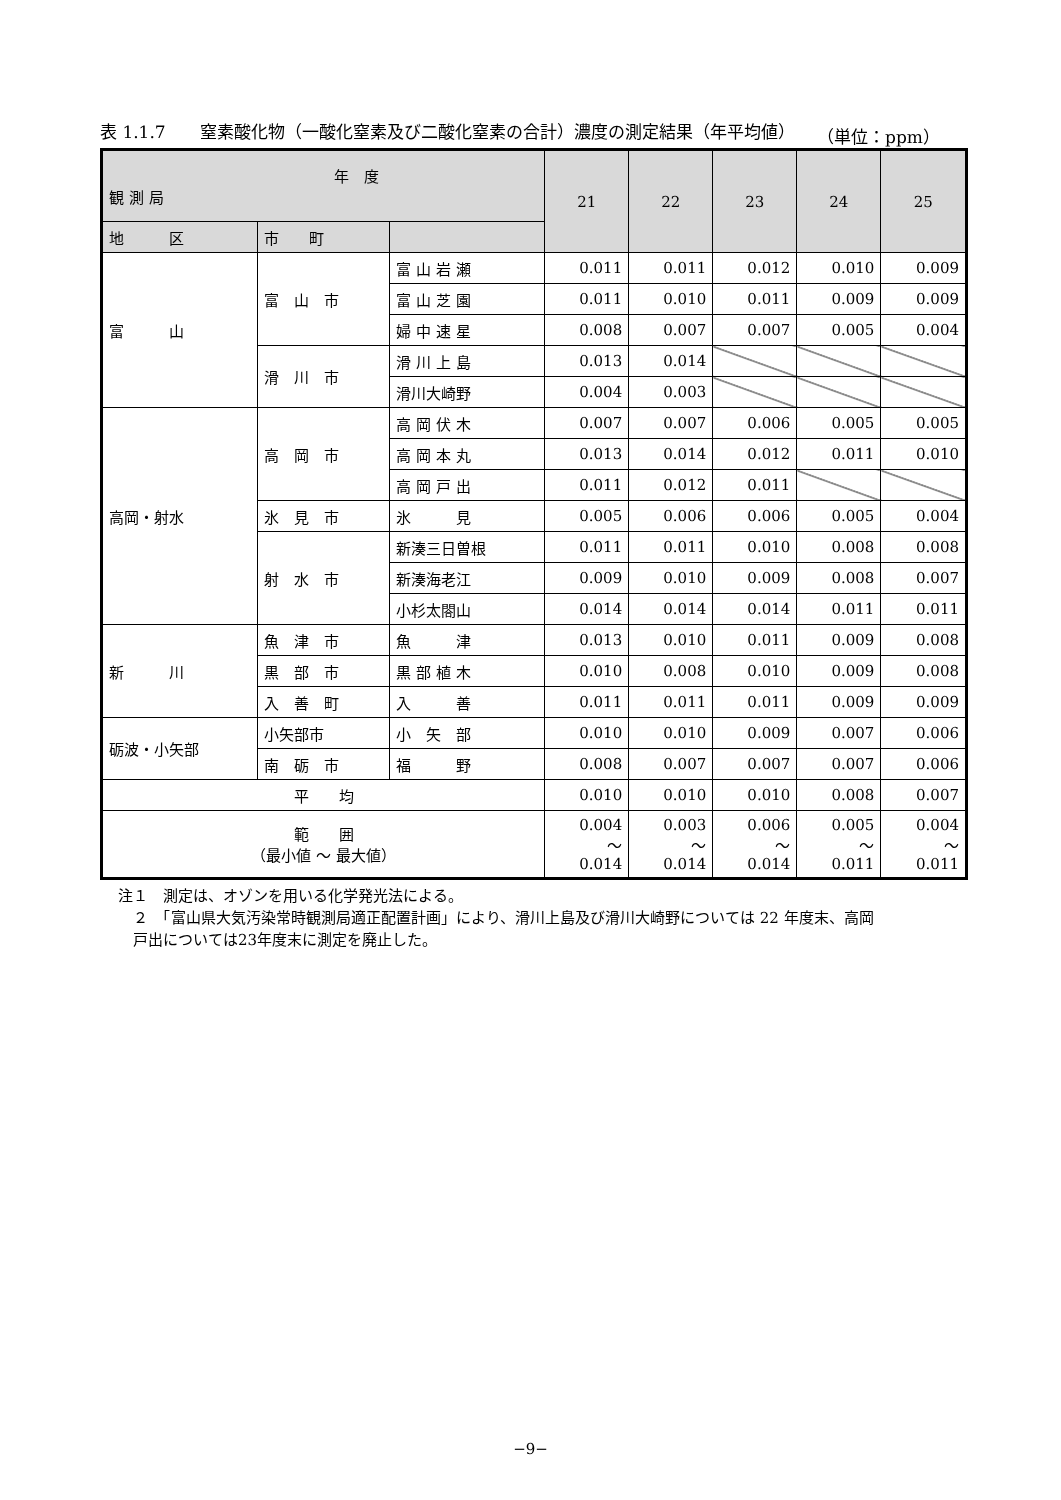表 1.1.7　　窒素酸化物（一酸化窒素及び二酸化窒素の合計）濃度の測定結果（年平均値） （単位：ppm）
| 年 度 観 測 局 | | | 21 | 22 | 23 | 24 | 25 |
| --- | --- | --- | --- | --- | --- | --- | --- |
| 地 区 | 市 町 | | | | | | |
| 富 山 | 富 山 市 | 富 山 岩 瀬 | 0.011 | 0.011 | 0.012 | 0.010 | 0.009 |
| | | 富 山 芝 園 | 0.011 | 0.010 | 0.011 | 0.009 | 0.009 |
| | | 婦 中 速 星 | 0.008 | 0.007 | 0.007 | 0.005 | 0.004 |
| | 滑 川 市 | 滑 川 上 島 | 0.013 | 0.014 | | | |
| | | 滑川大崎野 | 0.004 | 0.003 | | | |
| 高岡・射水 | 高 岡 市 | 高 岡 伏 木 | 0.007 | 0.007 | 0.006 | 0.005 | 0.005 |
| | | 高 岡 本 丸 | 0.013 | 0.014 | 0.012 | 0.011 | 0.010 |
| | | 高 岡 戸 出 | 0.011 | 0.012 | 0.011 | | |
| | 氷 見 市 | 氷 見 | 0.005 | 0.006 | 0.006 | 0.005 | 0.004 |
| | 射 水 市 | 新湊三日曽根 | 0.011 | 0.011 | 0.010 | 0.008 | 0.008 |
| | | 新湊海老江 | 0.009 | 0.010 | 0.009 | 0.008 | 0.007 |
| | | 小杉太閤山 | 0.014 | 0.014 | 0.014 | 0.011 | 0.011 |
| 新 川 | 魚 津 市 | 魚 津 | 0.013 | 0.010 | 0.011 | 0.009 | 0.008 |
| | 黒 部 市 | 黒 部 植 木 | 0.010 | 0.008 | 0.010 | 0.009 | 0.008 |
| | 入 善 町 | 入 善 | 0.011 | 0.011 | 0.011 | 0.009 | 0.009 |
| 砺波・小矢部 | 小矢部市 | 小 矢 部 | 0.010 | 0.010 | 0.009 | 0.007 | 0.006 |
| | 南 砺 市 | 福 野 | 0.008 | 0.007 | 0.007 | 0.007 | 0.006 |
| 平 均 | | | 0.010 | 0.010 | 0.010 | 0.008 | 0.007 |
| 範 囲 （最小値 ～ 最大値） | | | 0.004 ～ 0.014 | 0.003 ～ 0.014 | 0.006 ～ 0.014 | 0.005 ～ 0.011 | 0.004 ～ 0.011 |
注１　測定は、オゾンを用いる化学発光法による。
　２　「富山県大気汚染常時観測局適正配置計画」により、滑川上島及び滑川大崎野については 22 年度末、高岡
　戸出については23年度末に測定を廃止した。
−9−